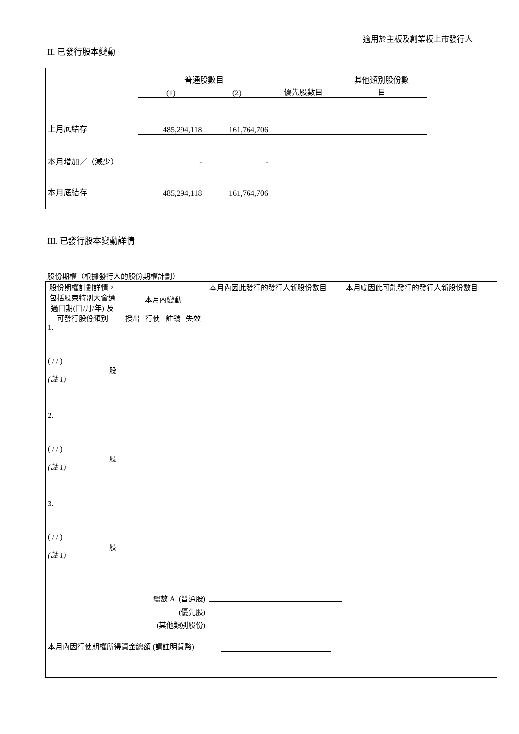適用於主板及創業板上市發行人
II. 已發行股本變動
| | 普通股數目 | | | 其他類別股份數 |
| | (1) | (2) | 優先股數目 | 目 |
| 上月底結存 | 485,294,118 | 161,764,706 | | |
| 本月增加／（減少） | - | - | | |
| 本月底結存 | 485,294,118 | 161,764,706 | | |
III. 已發行股本變動詳情
股份期權（根據發行人的股份期權計劃）
| 股份期權計劃詳情，包括股東特別大會通過日期(日/月/年) 及可發行股份類別 | 本月內變動 授出 行使 註銷 失效 | | | | 本月內因此發行的發行人新股份數目 | 本月底因此可能發行的發行人新股份數目 |
| 1. ( / / ) 股 (註 1) | | | | | | |
| 2. ( / / ) 股 (註 1) | | | | | | |
| 3. ( / / ) 股 (註 1) | | | | | | |
| 總數 A. (普通股) (優先股) (其他類別股份) | | | | | | |
| 本月內因行使期權所得資金總額 (請註明貨幣) | | | | | | |